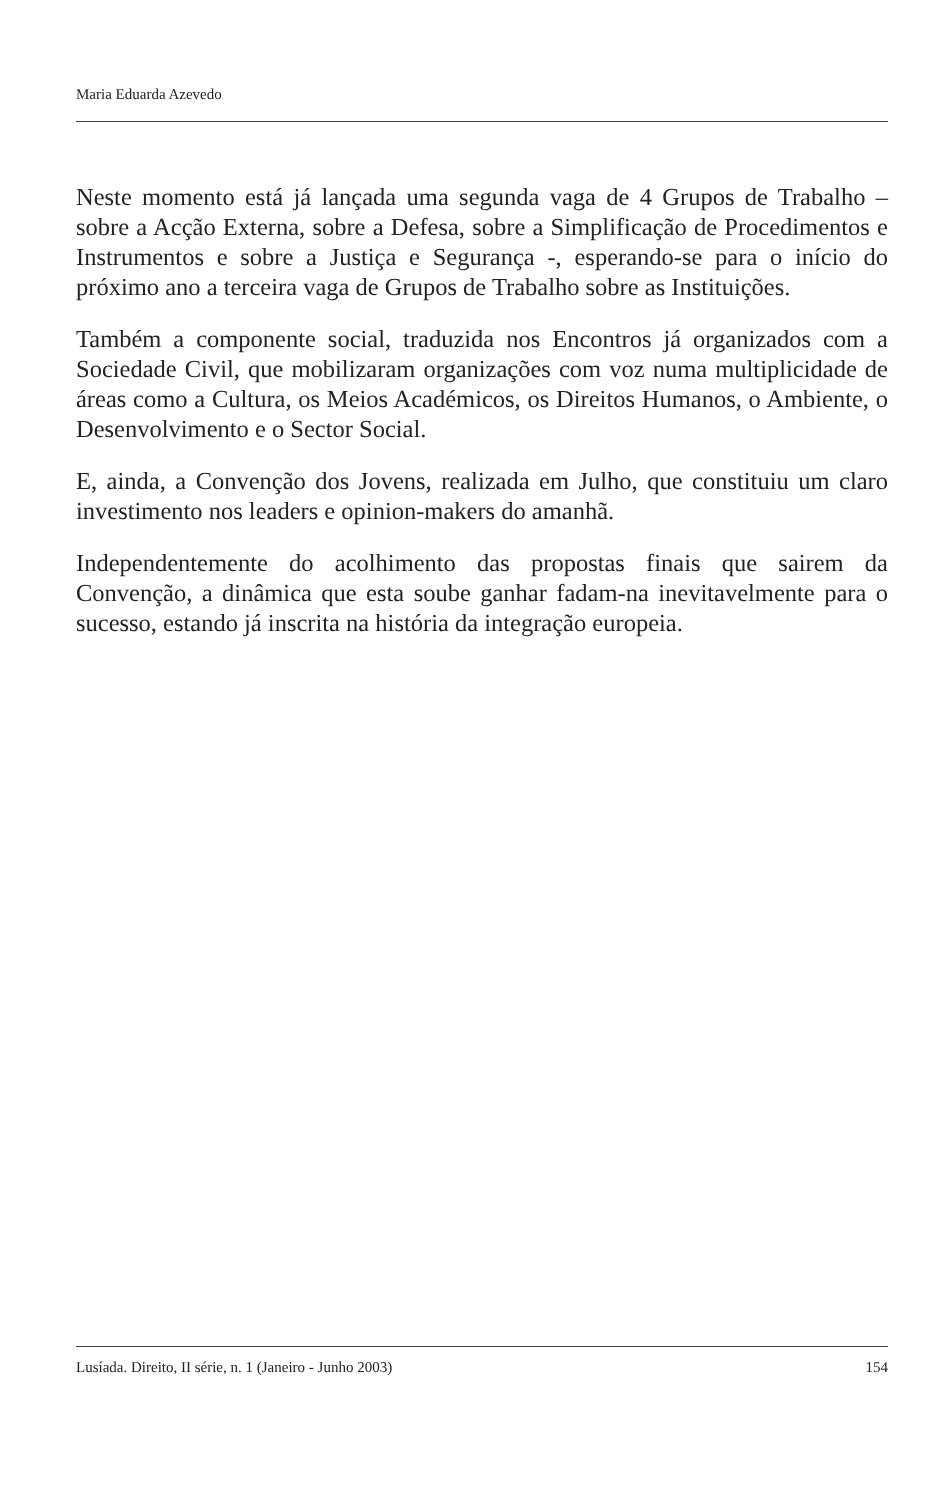Maria Eduarda Azevedo
Neste momento está já lançada uma segunda vaga de 4 Grupos de Trabalho – sobre a Acção Externa, sobre a Defesa, sobre a Simplificação de Procedimentos e Instrumentos e sobre a Justiça e Segurança -, esperando-se para o início do próximo ano a terceira vaga de Grupos de Trabalho sobre as Instituições.
Também a componente social, traduzida nos Encontros já organizados com a Sociedade Civil, que mobilizaram organizações com voz numa multiplicidade de áreas como a Cultura, os Meios Académicos, os Direitos Humanos, o Ambiente, o Desenvolvimento e o Sector Social.
E, ainda, a Convenção dos Jovens, realizada em Julho, que constituiu um claro investimento nos leaders e opinion-makers do amanhã.
Independentemente do acolhimento das propostas finais que sairem da Convenção, a dinâmica que esta soube ganhar fadam-na inevitavelmente para o sucesso, estando já inscrita na história da integração europeia.
Lusíada. Direito, II série, n. 1 (Janeiro - Junho 2003) 154